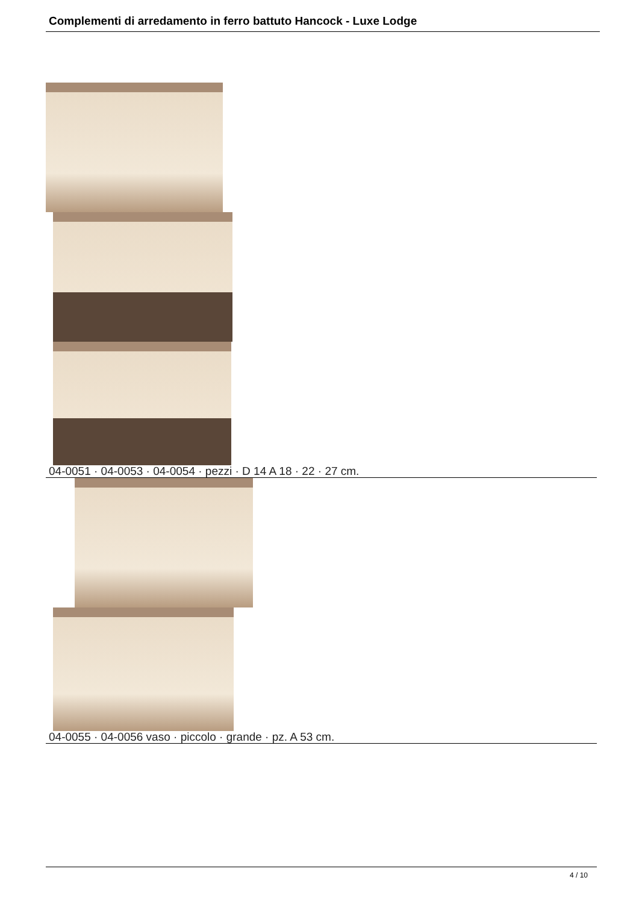Complementi di arredamento in ferro battuto Hancock - Luxe Lodge
04-0051 · 04-0053 · 04-0054 · pezzi · D 14 A 18 · 22 · 27 cm.
04-0055 · 04-0056 vaso · piccolo · grande · pz. A 53 cm.
4 / 10